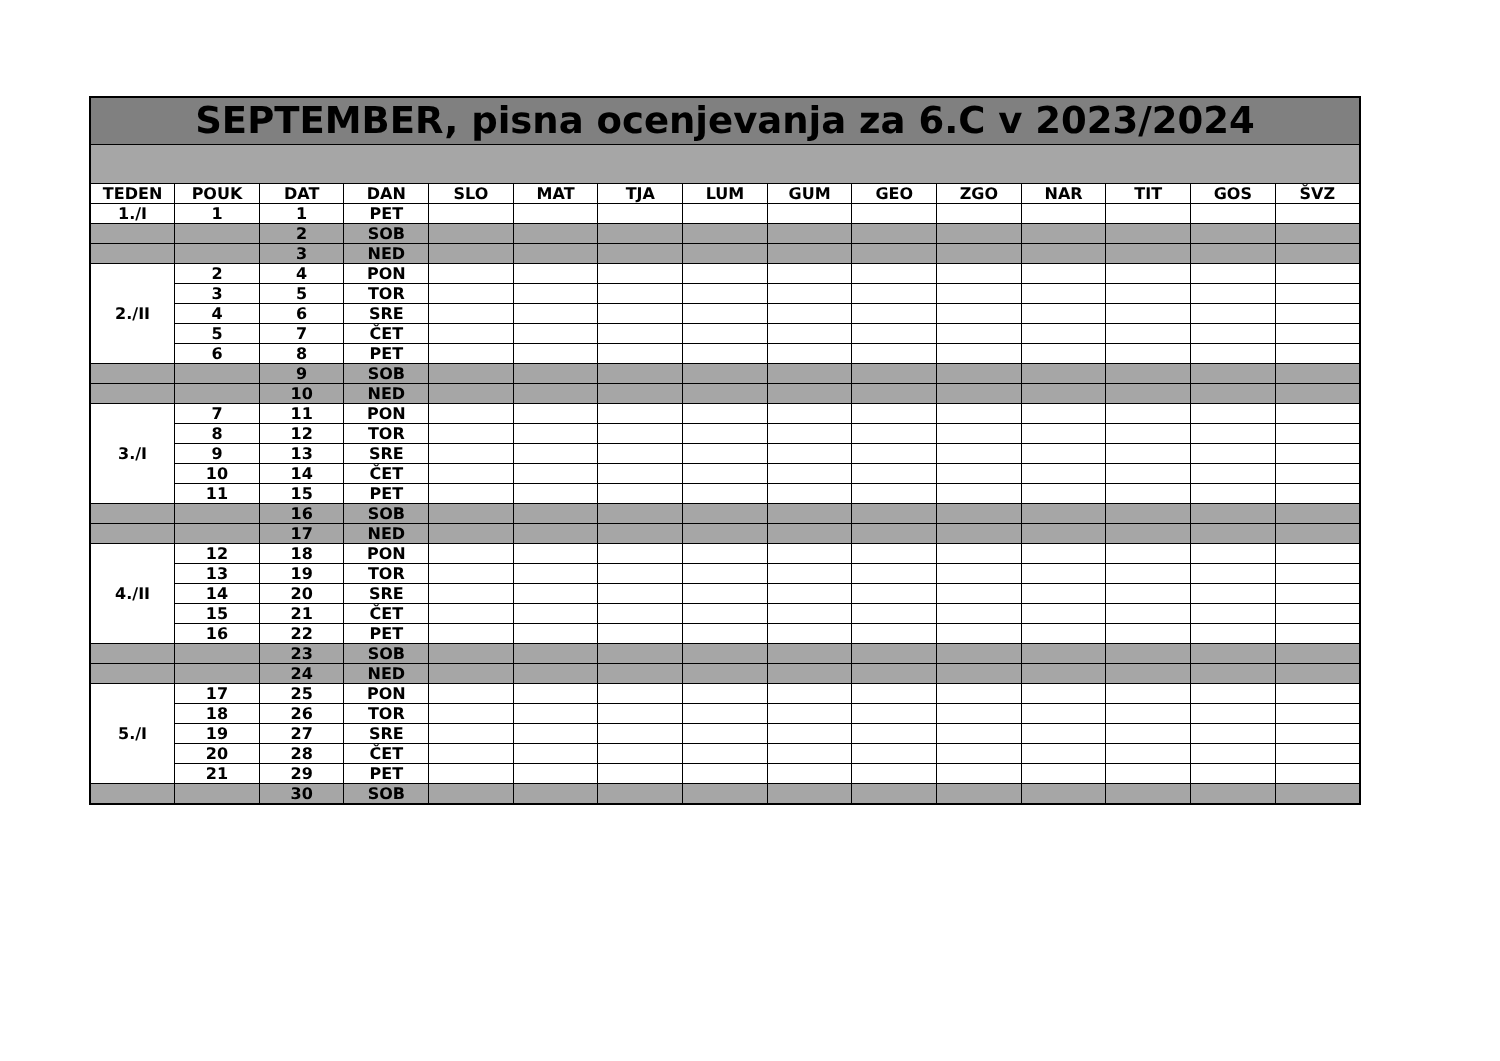| SEPTEMBER, pisna ocenjevanja za 6.C v 2023/2024 | | | | | | | | | | | | | | |
| TEDEN | POUK | DAT | DAN | SLO | MAT | TJA | LUM | GUM | GEO | ZGO | NAR | TIT | GOS | ŠVZ |
| 1./I | 1 | 1 | PET | | | | | | | | | | | |
| | | 2 | SOB | | | | | | | | | | | |
| | | 3 | NED | | | | | | | | | | | |
| 2./II | 2 | 4 | PON | | | | | | | | | | | |
| | 3 | 5 | TOR | | | | | | | | | | | |
| | 4 | 6 | SRE | | | | | | | | | | | |
| | 5 | 7 | ČET | | | | | | | | | | | |
| | 6 | 8 | PET | | | | | | | | | | | |
| | | 9 | SOB | | | | | | | | | | | |
| | | 10 | NED | | | | | | | | | | | |
| 3./I | 7 | 11 | PON | | | | | | | | | | | |
| | 8 | 12 | TOR | | | | | | | | | | | |
| | 9 | 13 | SRE | | | | | | | | | | | |
| | 10 | 14 | ČET | | | | | | | | | | | |
| | 11 | 15 | PET | | | | | | | | | | | |
| | | 16 | SOB | | | | | | | | | | | |
| | | 17 | NED | | | | | | | | | | | |
| 4./II | 12 | 18 | PON | | | | | | | | | | | |
| | 13 | 19 | TOR | | | | | | | | | | | |
| | 14 | 20 | SRE | | | | | | | | | | | |
| | 15 | 21 | ČET | | | | | | | | | | | |
| | 16 | 22 | PET | | | | | | | | | | | |
| | | 23 | SOB | | | | | | | | | | | |
| | | 24 | NED | | | | | | | | | | | |
| 5./I | 17 | 25 | PON | | | | | | | | | | | |
| | 18 | 26 | TOR | | | | | | | | | | | |
| | 19 | 27 | SRE | | | | | | | | | | | |
| | 20 | 28 | ČET | | | | | | | | | | | |
| | 21 | 29 | PET | | | | | | | | | | | |
| | | 30 | SOB | | | | | | | | | | | |